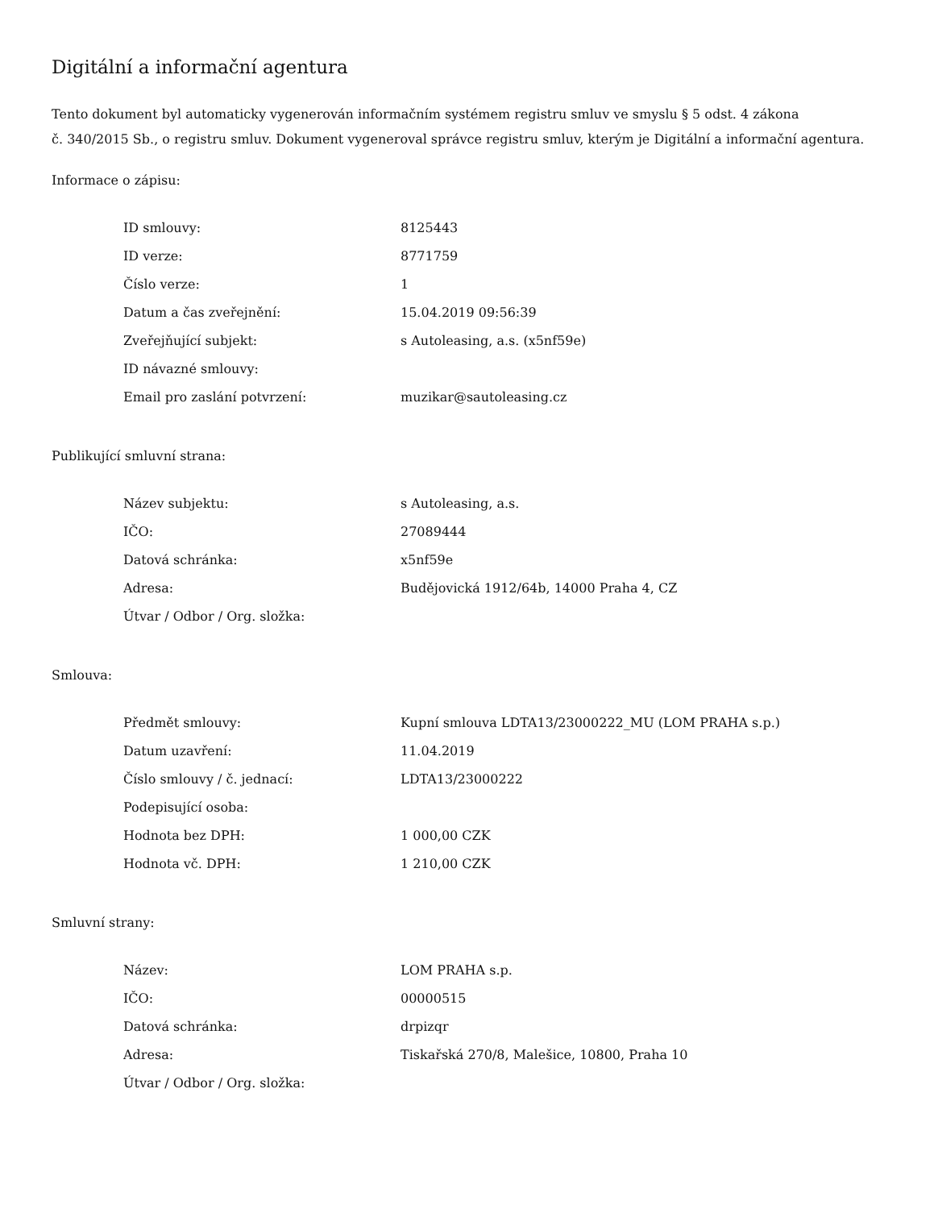Digitální a informační agentura
Tento dokument byl automaticky vygenerován informačním systémem registru smluv ve smyslu § 5 odst. 4 zákona
č. 340/2015 Sb., o registru smluv. Dokument vygeneroval správce registru smluv, kterým je Digitální a informační agentura.
Informace o zápisu:
| ID smlouvy: | 8125443 |
| ID verze: | 8771759 |
| Číslo verze: | 1 |
| Datum a čas zveřejnění: | 15.04.2019 09:56:39 |
| Zveřejňující subjekt: | s Autoleasing, a.s. (x5nf59e) |
| ID návazné smlouvy: | |
| Email pro zaslání potvrzení: | muzikar@sautoleasing.cz |
Publikující smluvní strana:
| Název subjektu: | s Autoleasing, a.s. |
| IČO: | 27089444 |
| Datová schránka: | x5nf59e |
| Adresa: | Budějovická 1912/64b, 14000 Praha 4, CZ |
| Útvar / Odbor / Org. složka: | |
Smlouva:
| Předmět smlouvy: | Kupní smlouva LDTA13/23000222_MU (LOM PRAHA s.p.) |
| Datum uzavření: | 11.04.2019 |
| Číslo smlouvy / č. jednací: | LDTA13/23000222 |
| Podepisující osoba: | |
| Hodnota bez DPH: | 1 000,00 CZK |
| Hodnota vč. DPH: | 1 210,00 CZK |
Smluvní strany:
| Název: | LOM PRAHA s.p. |
| IČO: | 00000515 |
| Datová schránka: | drpizqr |
| Adresa: | Tiskařská 270/8, Malešice, 10800, Praha 10 |
| Útvar / Odbor / Org. složka: | |